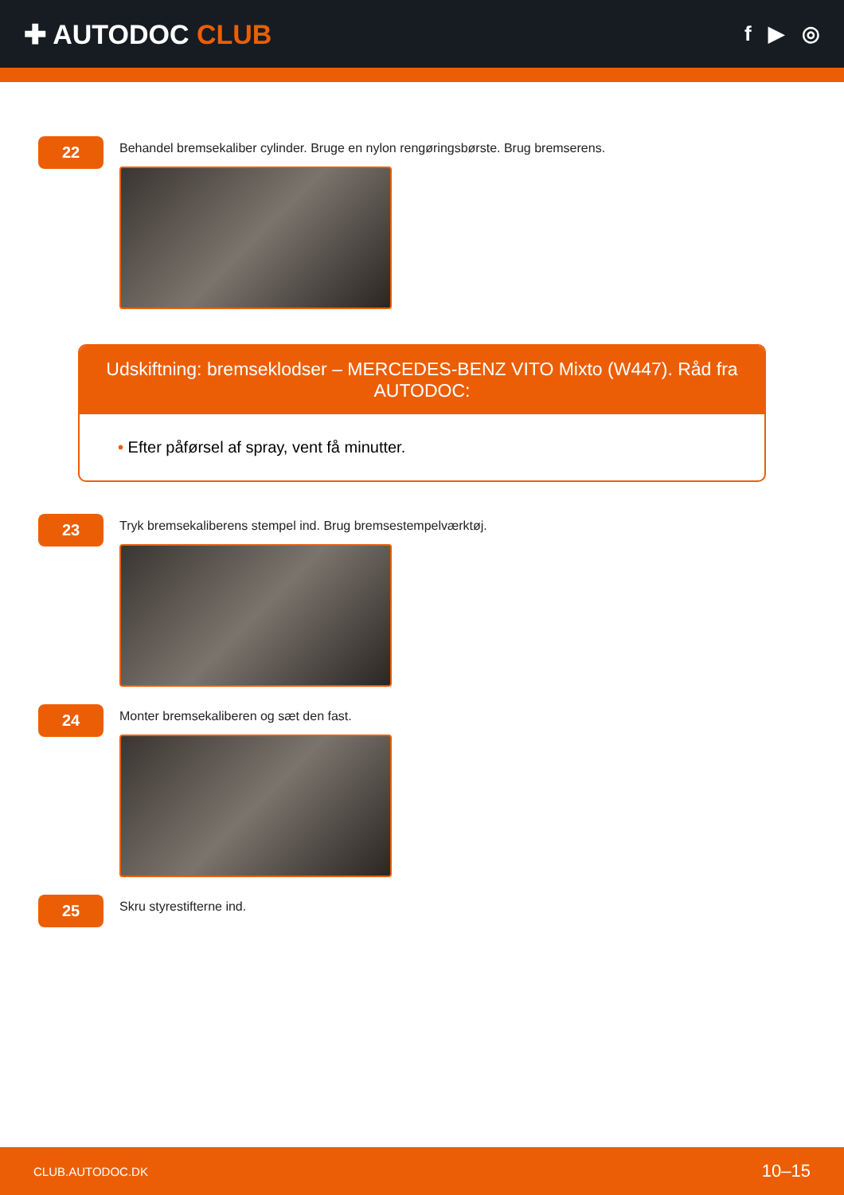✚ AUTODOC CLUB
f ▶ ◎
22
Behandel bremsekaliber cylinder. Bruge en nylon rengøringsbørste. Brug bremserens.
Udskiftning: bremseklodser – MERCEDES-BENZ VITO Mixto (W447). Råd fra AUTODOC:
• Efter påførsel af spray, vent få minutter.
23
Tryk bremsekaliberens stempel ind. Brug bremsestempelværktøj.
24
Monter bremsekaliberen og sæt den fast.
25
Skru styrestifterne ind.
CLUB.AUTODOC.DK 10–15